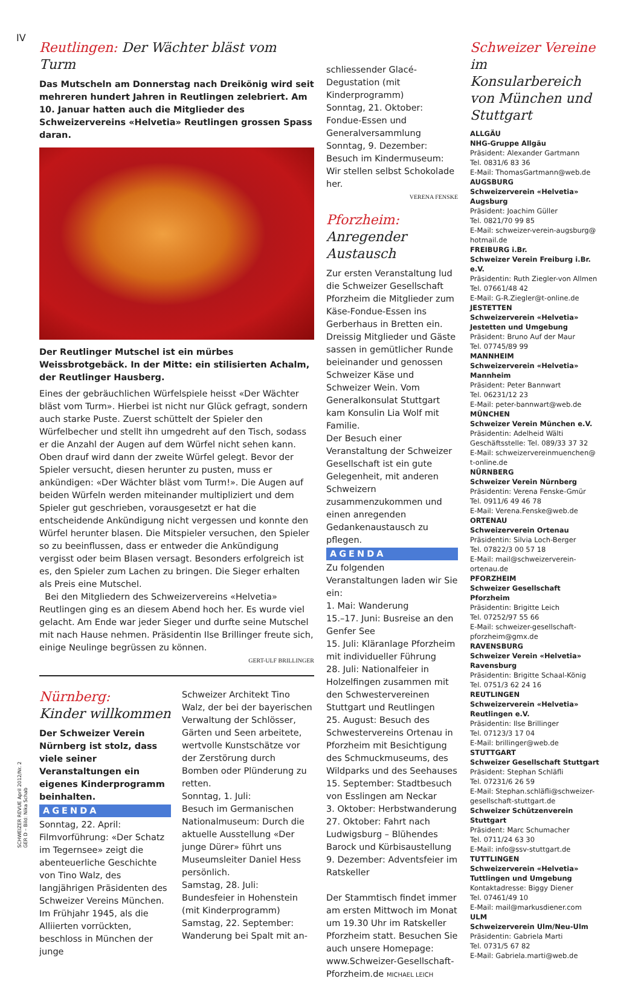IV
SCHWEIZER REVUE April 2012/Nr. 2
GER D – Bild: Nika Schab
Reutlingen: Der Wächter bläst vom Turm
Das Mutscheln am Donnerstag nach Dreikönig wird seit mehreren hundert Jahren in Reutlingen zelebriert. Am 10. Januar hatten auch die Mitglieder des Schweizervereins «Helvetia» Reutlingen grossen Spass daran.
Der Reutlinger Mutschel ist ein mürbes Weissbrotgebäck. In der Mitte: ein stilisierten Achalm, der Reutlinger Hausberg.
Eines der gebräuchlichen Würfelspiele heisst «Der Wächter bläst vom Turm». Hierbei ist nicht nur Glück gefragt, sondern auch starke Puste. Zuerst schüttelt der Spieler den Würfelbecher und stellt ihn umgedreht auf den Tisch, sodass er die Anzahl der Augen auf dem Würfel nicht sehen kann. Oben drauf wird dann der zweite Würfel gelegt. Bevor der Spieler versucht, diesen herunter zu pusten, muss er ankündigen: «Der Wächter bläst vom Turm!». Die Augen auf beiden Würfeln werden miteinander multipliziert und dem Spieler gut geschrieben, vorausgesetzt er hat die entscheidende Ankündigung nicht vergessen und konnte den Würfel herunter blasen. Die Mitspieler versuchen, den Spieler so zu beeinflussen, dass er entweder die Ankündigung vergisst oder beim Blasen versagt. Besonders erfolgreich ist es, den Spieler zum Lachen zu bringen. Die Sieger erhalten als Preis eine Mutschel.
Bei den Mitgliedern des Schweizervereins «Helvetia» Reutlingen ging es an diesem Abend hoch her. Es wurde viel gelacht. Am Ende war jeder Sieger und durfte seine Mutschel mit nach Hause nehmen. Präsidentin Ilse Brillinger freute sich, einige Neulinge begrüssen zu können.
GERT-ULF BRILLINGER
Nürnberg:
Kinder willkommen
Der Schweizer Verein Nürnberg ist stolz, dass viele seiner Veranstaltungen ein eigenes Kinderprogramm beinhalten.
AGENDA
Sonntag, 22. April: Filmvorführung: «Der Schatz im Tegernsee» zeigt die abenteuerliche Geschichte von Tino Walz, des langjährigen Präsidenten des Schweizer Vereins München. Im Frühjahr 1945, als die Alliierten vorrückten, beschloss in München der junge
Schweizer Architekt Tino Walz, der bei der bayerischen Verwaltung der Schlösser, Gärten und Seen arbeitete, wertvolle Kunstschätze vor der Zerstörung durch Bomben oder Plünderung zu retten.
Sonntag, 1. Juli:
Besuch im Germanischen Nationalmuseum: Durch die aktuelle Ausstellung «Der junge Dürer» führt uns Museumsleiter Daniel Hess persönlich.
Samstag, 28. Juli:
Bundesfeier in Hohenstein (mit Kinderprogramm)
Samstag, 22. September:
Wanderung bei Spalt mit an-
schliessender Glacé-Degustation (mit Kinderprogramm)
Sonntag, 21. Oktober: Fondue-Essen und Generalversammlung
Sonntag, 9. Dezember: Besuch im Kindermuseum: Wir stellen selbst Schokolade her.
VERENA FENSKE
Pforzheim:
Anregender Austausch
Zur ersten Veranstaltung lud die Schweizer Gesellschaft Pforzheim die Mitglieder zum Käse-Fondue-Essen ins Gerberhaus in Bretten ein. Dreissig Mitglieder und Gäste sassen in gemütlicher Runde beieinander und genossen Schweizer Käse und Schweizer Wein. Vom Generalkonsulat Stuttgart kam Konsulin Lia Wolf mit Familie.
Der Besuch einer Veranstaltung der Schweizer Gesellschaft ist ein gute Gelegenheit, mit anderen Schweizern zusammenzukommen und einen anregenden Gedankenaustausch zu pflegen.
AGENDA
Zu folgenden Veranstaltungen laden wir Sie ein:
1. Mai: Wanderung
15.–17. Juni: Busreise an den Genfer See
15. Juli: Kläranlage Pforzheim mit individueller Führung
28. Juli: Nationalfeier in Holzelfingen zusammen mit den Schwestervereinen Stuttgart und Reutlingen
25. August: Besuch des Schwestervereins Ortenau in Pforzheim mit Besichtigung des Schmuckmuseums, des Wildparks und des Seehauses
15. September: Stadtbesuch von Esslingen am Neckar
3. Oktober: Herbstwanderung
27. Oktober: Fahrt nach Ludwigsburg – Blühendes Barock und Kürbisaustellung
9. Dezember: Adventsfeier im Ratskeller
Der Stammtisch findet immer am ersten Mittwoch im Monat um 19.30 Uhr im Ratskeller Pforzheim statt. Besuchen Sie auch unsere Homepage: www.Schweizer-Gesellschaft-Pforzheim.de MICHAEL LEICH
Schweizer Vereine
im Konsularbereich von München und Stuttgart
ALLGÄU
NHG-Gruppe Allgäu
Präsident: Alexander Gartmann
Tel. 0831/6 83 36
E-Mail: ThomasGartmann@web.de
AUGSBURG
Schweizerverein «Helvetia» Augsburg
Präsident: Joachim Güller
Tel. 0821/70 99 85
E-Mail: schweizer-verein-augsburg@ hotmail.de
FREIBURG i.Br.
Schweizer Verein Freiburg i.Br. e.V.
Präsidentin: Ruth Ziegler-von Allmen
Tel. 07661/48 42
E-Mail: G-R.Ziegler@t-online.de
JESTETTEN
Schweizerverein «Helvetia» Jestetten und Umgebung
Präsident: Bruno Auf der Maur
Tel. 07745/89 99
MANNHEIM
Schweizerverein «Helvetia» Mannheim
Präsident: Peter Bannwart
Tel. 06231/12 23
E-Mail: peter-bannwart@web.de
MÜNCHEN
Schweizer Verein München e.V.
Präsidentin: Adelheid Wälti
Geschäftsstelle: Tel. 089/33 37 32
E-Mail: schweizervereinmuenchen@ t-online.de
NÜRNBERG
Schweizer Verein Nürnberg
Präsidentin: Verena Fenske-Gmür
Tel. 0911/6 49 46 78
E-Mail: Verena.Fenske@web.de
ORTENAU
Schweizerverein Ortenau
Präsidentin: Silvia Loch-Berger
Tel. 07822/3 00 57 18
E-Mail: mail@schweizerverein-ortenau.de
PFORZHEIM
Schweizer Gesellschaft Pforzheim
Präsidentin: Brigitte Leich
Tel. 07252/97 55 66
E-Mail: schweizer-gesellschaft-pforzheim@gmx.de
RAVENSBURG
Schweizer Verein «Helvetia» Ravensburg
Präsidentin: Brigitte Schaal-König
Tel. 0751/3 62 24 16
REUTLINGEN
Schweizerverein «Helvetia» Reutlingen e.V.
Präsidentin: Ilse Brillinger
Tel. 07123/3 17 04
E-Mail: brillinger@web.de
STUTTGART
Schweizer Gesellschaft Stuttgart
Präsident: Stephan Schläfli
Tel. 07231/6 26 59
E-Mail: Stephan.schläfli@schweizer-gesellschaft-stuttgart.de
Schweizer Schützenverein Stuttgart
Präsident: Marc Schumacher
Tel. 0711/24 63 30
E-Mail: info@ssv-stuttgart.de
TUTTLINGEN
Schweizerverein «Helvetia» Tuttlingen und Umgebung
Kontaktadresse: Biggy Diener
Tel. 07461/49 10
E-Mail: mail@markusdiener.com
ULM
Schweizerverein Ulm/Neu-Ulm
Präsidentin: Gabriela Marti
Tel. 0731/5 67 82
E-Mail: Gabriela.marti@web.de